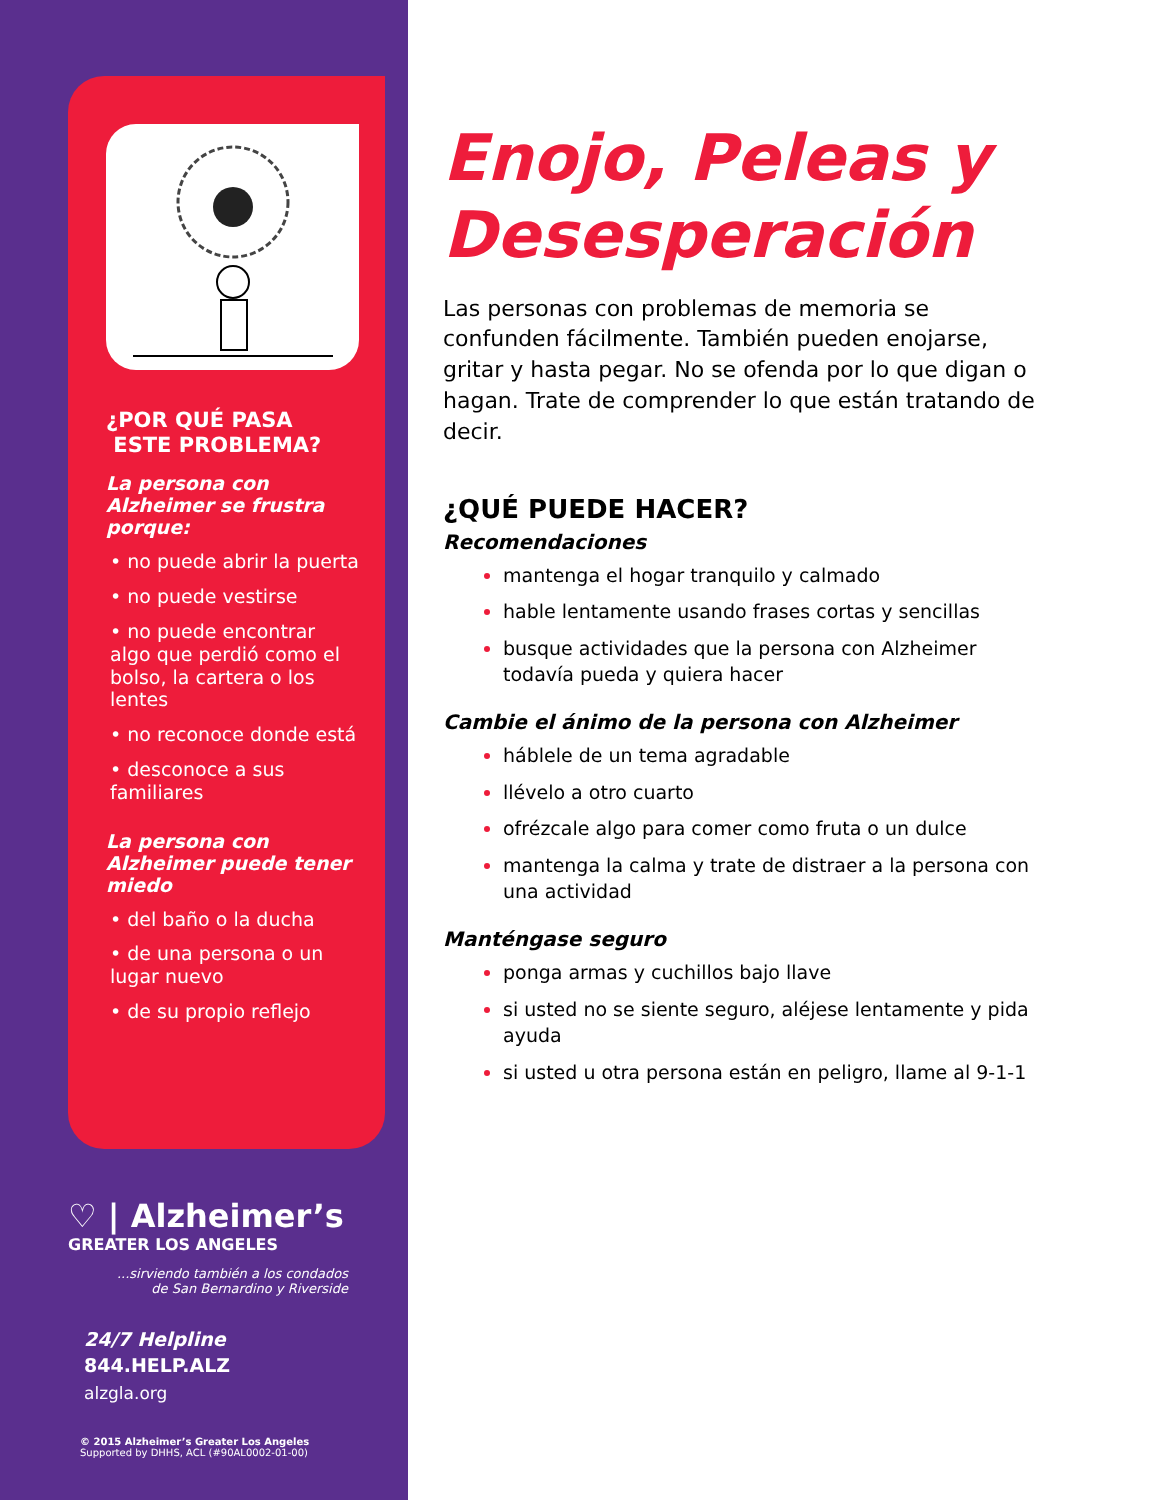¿POR QUÉ PASA
ESTE PROBLEMA?
La persona con Alzheimer se frustra porque:
• no puede abrir la puerta
• no puede vestirse
• no puede encontrar algo que perdió como el bolso, la cartera o los lentes
• no reconoce donde está
• desconoce a sus familiares
La persona con Alzheimer puede tener miedo
• del baño o la ducha
• de una persona o un lugar nuevo
• de su propio reflejo
♡ | Alzheimer’s
GREATER LOS ANGELES
...sirviendo también a los condados
de San Bernardino y Riverside
24/7 Helpline
844.HELP.ALZ
alzgla.org
© 2015 Alzheimer’s Greater Los Angeles
Supported by DHHS, ACL (#90AL0002-01-00)
Enojo, Peleas y Desesperación
Las personas con problemas de memoria se confunden fácilmente. También pueden enojarse, gritar y hasta pegar. No se ofenda por lo que digan o hagan. Trate de comprender lo que están tratando de decir.
¿QUÉ PUEDE HACER?
Recomendaciones
mantenga el hogar tranquilo y calmado
hable lentamente usando frases cortas y sencillas
busque actividades que la persona con Alzheimer todavía pueda y quiera hacer
Cambie el ánimo de la persona con Alzheimer
háblele de un tema agradable
llévelo a otro cuarto
ofrézcale algo para comer como fruta o un dulce
mantenga la calma y trate de distraer a la persona con una actividad
Manténgase seguro
ponga armas y cuchillos bajo llave
si usted no se siente seguro, aléjese lentamente y pida ayuda
si usted u otra persona están en peligro, llame al 9-1-1